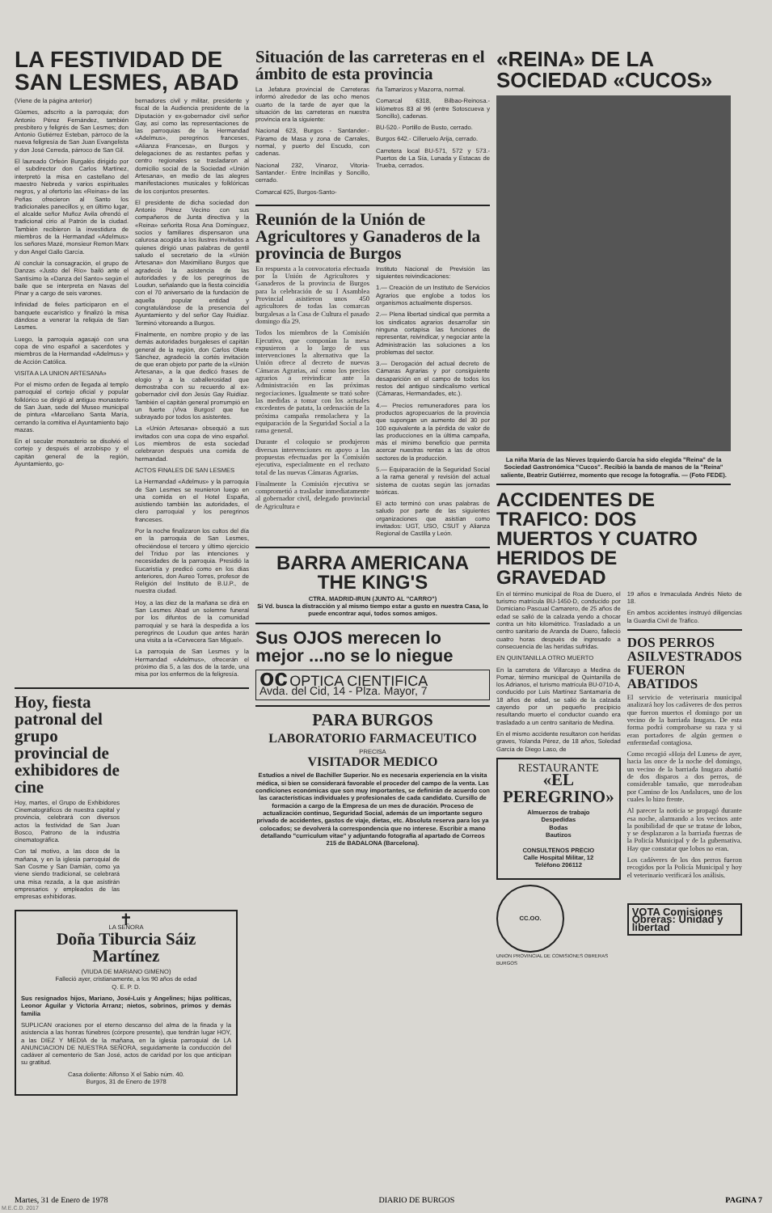LA FESTIVIDAD DE SAN LESMES, ABAD
(Viene de la página anterior)
Güemes, adscrito a la parroquia; don Antonio Pérez Fernández, también presbítero y feligrés de San Lesmes; don Antonio Gutiérrez Esteban, párroco de la nueva feligresía de San Juan Evangelista y don José Cerreda, párroco de San Gil.
El laureado Orfeón Burgalés dirigido por el subdirector don Carlos Martínez, interpretó la misa en castellano del maestro Nebreda y varios espirituales negros, y al ofertorio las «Reinas» de las Peñas ofrecieron al Santo los tradicionales panecillos y, en último lugar, el alcalde señor Muñoz Avila ofrendó el tradicional cirio al Patrón de la ciudad. También recibieron la investidura de miembros de la Hermandad «Adelmus» los señores Mazé, monsieur Remon Marx y don Angel Gallo García.
Al concluir la consagración, el grupo de Danzas «Justo del Río» bailó ante el Santísimo la «Danza del Santo» según el baile que se interpreta en Navas del Pinar y a cargo de seis varones.
Infinidad de fieles participaron en el banquete eucarístico y finalizó la misa dándose a venerar la reliquia de San Lesmes.
Luego, la parroquia agasajó con una copa de vino español a sacerdotes y miembros de la Hermandad «Adelmus» y de Acción Católica.
VISITA A LA UNION ARTESANA»
Por el mismo orden de llegada al templo parroquial el cortejo oficial y popular folklórico se dirigió al antiguo monasterio de San Juan, sede del Museo municipal de pintura «Marceliano Santa María, cerrando la comitiva el Ayuntamiento bajo mazas.
En el secular monasterio se disolvió el cortejo y después el arzobispo y el capitán general de la región, Ayuntamiento, go-
bernadores civil y militar, presidente y fiscal de la Audiencia presidente de la Diputación y ex-gobernador civil señor Gay, así como las representaciones de las parroquias de la Hermandad «Adelmus», peregrinos franceses, «Alianza Francesa», en Burgos y delegaciones de as restantes peñas y centro regionales se trasladaron al domicilio social de la Sociedad «Unión Artesana», en medio de las alegres manifestaciones musicales y folklóricas de los conjuntos presentes.
El presidente de dicha sociedad don Antonio Pérez Vecino con sus compañeros de Junta directiva y la «Reina» señorita Rosa Ana Domínguez, socios y familiares dispensaron una calurosa acogida a los ilustres invitados a quienes dirigió unas palabras de gentil saludo el secretario de la «Unión Artesana» don Maximiliano Burgos que agradeció la asistencia de las autoridades y de los peregrinos de Loudun, señalando que la fiesta coincidía con el 70 aniversario de la fundación de aquella popular entidad y congratulándose de la presencia del Ayuntamiento y del señor Gay Ruidíaz. Terminó vitoreando a Burgos.
Finalmente, en nombre propio y de las demás autoridades burgaleses el capitán general de la región, don Carlos Oliete Sánchez, agradeció la cortés invitación de que eran objeto por parte de la «Unión Artesana», a la que dedicó frases de elogio y a la caballerosidad que demostraba con su recuerdo al ex-gobernador civil don Jesús Gay Ruidíaz. También el capitán general prorrumpió en un fuerte ¡Viva Burgos! que fue subrayado por todos los asistentes.
La «Unión Artesana» obsequió a sus invitados con una copa de vino español. Los miembros de esta sociedad celebraron después una comida de hermandad.
ACTOS FINALES DE SAN LESMES
La Hermandad «Adelmus» y la parroquia de San Lesmes se reunieron luego en una comida en el Hotel España, asistiendo también las autoridades, el clero parroquial y los peregrinos franceses.
Por la noche finalizaron los cultos del día en la parroquia de San Lesmes, ofreciéndose el tercero y último ejercicio del Triduo por las intenciones y necesidades de la parroquia. Presidió la Eucaristía y predicó como en los días anteriores, don Aureo Torres, profesor de Religión del Instituto de B.U.P., de nuestra ciudad.
Hoy, a las diez de la mañana se dirá en San Lesmes Abad un solemne funeral por los difuntos de la comunidad parroquial y se hará la despedida a los peregrinos de Loudun que antes harán una visita a la «Cervecera San Miguel».
La parroquia de San Lesmes y la Hermandad «Adelmus», ofrecerán el próximo día 5, a las dos de la tarde, una misa por los enfermos de la feligresía.
Hoy, fiesta patronal del grupo provincial de exhibidores de cine
Hoy, martes, el Grupo de Exhibidores Cinematográficos de nuestra capital y provincia, celebrará con diversos actos la festividad de San Juan Bosco, Patrono de la industria cinematográfica.
Con tal motivo, a las doce de la mañana, y en la iglesia parroquial de San Cosme y San Damián, como ya viene siendo tradicional, se celebrará una misa rezada, a la que asistirán empresarios y empleados de las empresas exhibidoras.
✝
LA SEÑORA
Doña Tiburcia Sáiz Martínez
(VIUDA DE MARIANO GIMENO)
Falleció ayer, cristianamente, a los 90 años de edad
Q. E. P. D.
Sus resignados hijos, Mariano, José-Luis y Angelines; hijas políticas, Leonor Aguilar y Victoria Arranz; nietos, sobrinos, primos y demás familia
SUPLICAN oraciones por el eterno descanso del alma de la finada y la asistencia a las honras fúnebres (córpore presente), que tendrán lugar HOY, a las DIEZ Y MEDIA de la mañana, en la iglesia parroquial de LA ANUNCIACION DE NUESTRA SEÑORA, seguidamente la conducción del cadáver al cementerio de San José, actos de caridad por los que anticipan su gratitud.
Casa doliente: Alfonso X el Sabio núm. 40.
Burgos, 31 de Enero de 1978
Situación de las carreteras en el ámbito de esta provincia
La Jefatura provincial de Carreteras informó alrededor de las ocho menos cuarto de la tarde de ayer que la situación de las carreteras en nuestra provincia era la siguiente:
Nacional 623, Burgos - Santander.- Páramo de Masa y zona de Carrales, normal, y puerto del Escudo, con cadenas.
Nacional 232, Vinaroz, Vitoria-Santander.- Entre Incinillas y Soncillo, cerrado.
Comarcal 625, Burgos-Santo-
ña Tamarizos y Mazorra, normal.
Comarcal 6318, Bilbao-Reinosa.- kilómetros 83 al 96 (entre Sotoscueva y Soncillo), cadenas.
BU-520.- Portillo de Busto, cerrado.
Burgos 642.- Cilleruelo Arija, cerrado.
Carretera local BU-571, 572 y 573.- Puertos de La Sía, Lunada y Estacas de Trueba, cerrados.
Reunión de la Unión de Agricultores y Ganaderos de la provincia de Burgos
En respuesta a la convocatoria efectuada por la Unión de Agricultores y Ganaderos de la provincia de Burgos para la celebración de su I Asamblea Provincial asistieron unos 450 agricultores de todas las comarcas burgalesas a la Casa de Cultura el pasado domingo día 29.
Todos los miembros de la Comisión Ejecutiva, que componían la mesa expusieron a lo largo de sus intervenciones la alternativa que la Unión ofrece al decreto de nuevas Cámaras Agrarias, así como los precios agrarios a reivindicar ante la Administración en las próximas negociaciones. Igualmente se trató sobre las medidas a tomar con los actuales excedentes de patata, la ordenación de la próxima campaña remolachera y la equiparación de la Seguridad Social a la rama general.
Durante el coloquio se produjeron diversas intervenciones en apoyo a las propuestas efectuadas por la Comisión ejecutiva, especialmente en el rechazo total de las nuevas Cámaras Agrarias.
Finalmente la Comisión ejecutiva se comprometió a trasladar inmediatamente al gobernador civil, delegado provincial de Agricultura e
Instituto Nacional de Previsión las siguientes reivindicaciones:
1.— Creación de un Instituto de Servicios Agrarios que englobe a todos los organismos actualmente dispersos.
2.— Plena libertad sindical que permita a los sindicatos agrarios desarrollar sin ninguna cortapisa las funciones de representar, reivindicar, y negociar ante la Administración las soluciones a los problemas del sector.
3.— Derogación del actual decreto de Cámaras Agrarias y por consiguiente desaparición en el campo de todos los restos del antiguo sindicalismo vertical (Cámaras, Hermandades, etc.).
4.— Precios remuneradores para los productos agropecuarios de la provincia que supongan un aumento del 30 por 100 equivalente a la pérdida de valor de las producciones en la última campaña, más el mínimo beneficio que permita acercar nuestras rentas a las de otros sectores de la producción.
5.— Equiparación de la Seguridad Social a la rama general y revisión del actual sistema de cuotas según las jornadas teóricas.
El acto terminó con unas palabras de saludo por parte de las siguientes organizaciones que asistían como invitados: UGT, USO, CSUT y Alianza Regional de Castilla y León.
BARRA AMERICANA THE KING'S
CTRA. MADRID-IRUN (JUNTO AL "CARRO")
Si Vd. busca la distracción y al mismo tiempo estar a gusto en nuestra Casa, lo puede encontrar aquí, todos somos amigos.
Sus OJOS merecen lo mejor ...no se lo niegue
oc OPTICA CIENTIFICA
Avda. del Cid, 14 - Plza. Mayor, 7
PARA BURGOS
LABORATORIO FARMACEUTICO
PRECISA
VISITADOR MEDICO
Estudios a nivel de Bachiller Superior. No es necesaria experiencia en la visita médica, si bien se considerará favorable el proceder del campo de la venta. Las condiciones económicas que son muy importantes, se definirán de acuerdo con las características individuales y profesionales de cada candidato. Cursillo de formación a cargo de la Empresa de un mes de duración. Proceso de actualización continuo, Seguridad Social, además de un importante seguro privado de accidentes, gastos de viaje, dietas, etc. Absoluta reserva para los ya colocados; se devolverá la correspondencia que no interese. Escribir a mano detallando "curriculum vitae" y adjuntando fotografía al apartado de Correos 215 de BADALONA (Barcelona).
«REINA» DE LA SOCIEDAD «CUCOS»
La niña María de las Nieves Izquierdo García ha sido elegida "Reina" de la Sociedad Gastronómica "Cucos". Recibió la banda de manos de la "Reina" saliente, Beatriz Gutiérrez, momento que recoge la fotografía. — (Foto FEDE).
ACCIDENTES DE TRAFICO: DOS MUERTOS Y CUATRO HERIDOS DE GRAVEDAD
En el término municipal de Roa de Duero, el turismo matrícula BU-1450-D, conducido por Domiciano Pascual Camarero, de 25 años de edad se salió de la calzada yendo a chocar contra un hito kilométrico. Trasladado a un centro sanitario de Aranda de Duero, falleció cuatro horas después de ingresado a consecuencia de las heridas sufridas.
EN QUINTANILLA OTRO MUERTO
En la carretera de Villarcayo a Medina de Pomar, término municipal de Quintanilla de los Adrianos, el turismo matrícula BU-0710-A, conducido por Luis Martínez Santamaría de 18 años de edad, se salió de la calzada cayendo por un pequeño precipicio resultando muerto el conductor cuando era trasladado a un centro sanitario de Medina.
En el mismo accidente resultaron con heridas graves, Yolanda Pérez, de 18 años, Soledad García de Diego Laso, de
RESTAURANTE
«EL PEREGRINO»
Almuerzos de trabajo
Despedidas
Bodas
Bautizos
CONSULTENOS PRECIO
Calle Hospital Militar, 12
Teléfono 206112
CC.OO.
UNION PROVINCIAL DE COMISIONES OBRERAS BURGOS
19 años e Inmaculada Andrés Nieto de 18.
En ambos accidentes instruyó diligencias la Guardia Civil de Tráfico.
DOS PERROS ASILVESTRADOS FUERON ABATIDOS
El servicio de veterinaria municipal analizará hoy los cadáveres de dos perros que fueron muertos el domingo por un vecino de la barriada Inugara. De esta forma podrá comprobarse su raza y si eran portadores de algún germen o enfermedad contagiosa.
Como recogió «Hoja del Lunes» de ayer, hacia las once de la noche del domingo, un vecino de la barriada Inugara abatió de dos disparos a dos perros, de considerable tamaño, que merodeaban por Camino de los Andaluces, uno de los cuales lo hizo frente.
Al parecer la noticia se propagó durante esa noche, alarmando a los vecinos ante la posibilidad de que se tratase de lobos, y se desplazaron a la barriada fuerzas de la Policía Municipal y de la gubernativa. Hay que constatar que lobos no eran.
Los cadáveres de los dos perros fueron recogidos por la Policía Municipal y hoy el veterinario verificará los análisis.
VOTA Comisiones Obreras: Unidad y libertad
Martes, 31 de Enero de 1978 DIARIO DE BURGOS PAGINA 7
M.E.C.D. 2017